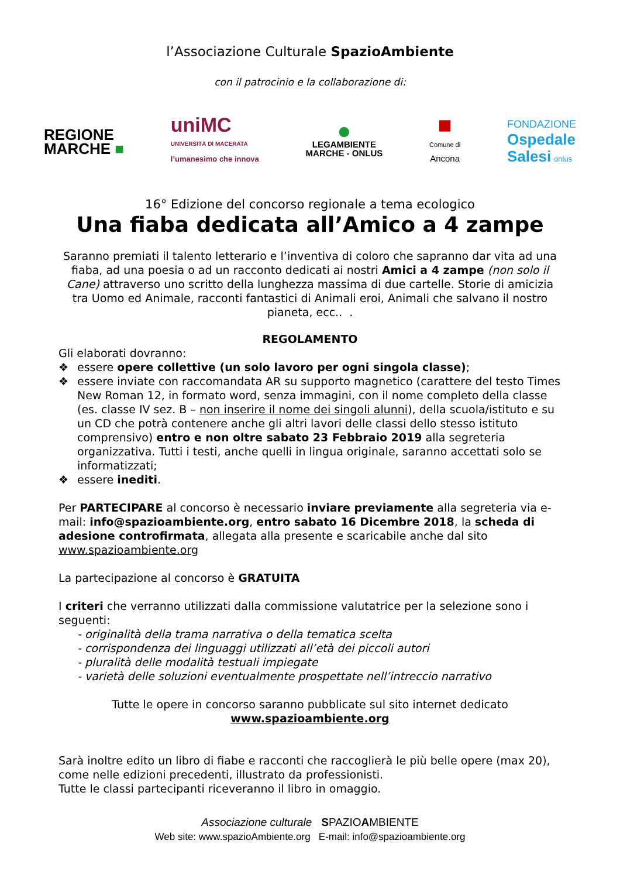l’Associazione Culturale SpazioAmbiente
con il patrocinio e la collaborazione di:
REGIONE
MARCHE ■
uniMC
UNIVERSITÀ DI MACERATA
l’umanesimo che innova
●
LEGAMBIENTE
MARCHE - ONLUS
■
Comune di
Ancona
FONDAZIONE
Ospedale
Salesi onlus
16° Edizione del concorso regionale a tema ecologico
Una fiaba dedicata all’Amico a 4 zampe
Saranno premiati il talento letterario e l’inventiva di coloro che sapranno dar vita ad una fiaba, ad una poesia o ad un racconto dedicati ai nostri Amici a 4 zampe (non solo il Cane) attraverso uno scritto della lunghezza massima di due cartelle. Storie di amicizia tra Uomo ed Animale, racconti fantastici di Animali eroi, Animali che salvano il nostro pianeta, ecc.. .
REGOLAMENTO
Gli elaborati dovranno:
❖ essere opere collettive (un solo lavoro per ogni singola classe);
❖ essere inviate con raccomandata AR su supporto magnetico (carattere del testo Times New Roman 12, in formato word, senza immagini, con il nome completo della classe (es. classe IV sez. B – non inserire il nome dei singoli alunni), della scuola/istituto e su un CD che potrà contenere anche gli altri lavori delle classi dello stesso istituto comprensivo) entro e non oltre sabato 23 Febbraio 2019 alla segreteria organizzativa. Tutti i testi, anche quelli in lingua originale, saranno accettati solo se informatizzati;
❖ essere inediti.
Per PARTECIPARE al concorso è necessario inviare previamente alla segreteria via e-mail: info@spazioambiente.org, entro sabato 16 Dicembre 2018, la scheda di adesione controfirmata, allegata alla presente e scaricabile anche dal sito www.spazioambiente.org
La partecipazione al concorso è GRATUITA
I criteri che verranno utilizzati dalla commissione valutatrice per la selezione sono i seguenti:
- originalità della trama narrativa o della tematica scelta
- corrispondenza dei linguaggi utilizzati all’età dei piccoli autori
- pluralità delle modalità testuali impiegate
- varietà delle soluzioni eventualmente prospettate nell’intreccio narrativo
Tutte le opere in concorso saranno pubblicate sul sito internet dedicato
www.spazioambiente.org
Sarà inoltre edito un libro di fiabe e racconti che raccoglierà le più belle opere (max 20), come nelle edizioni precedenti, illustrato da professionisti.
Tutte le classi partecipanti riceveranno il libro in omaggio.
Associazione culturale SPAZIOAMBIENTE
Web site: www.spazioAmbiente.org E-mail: info@spazioambiente.org